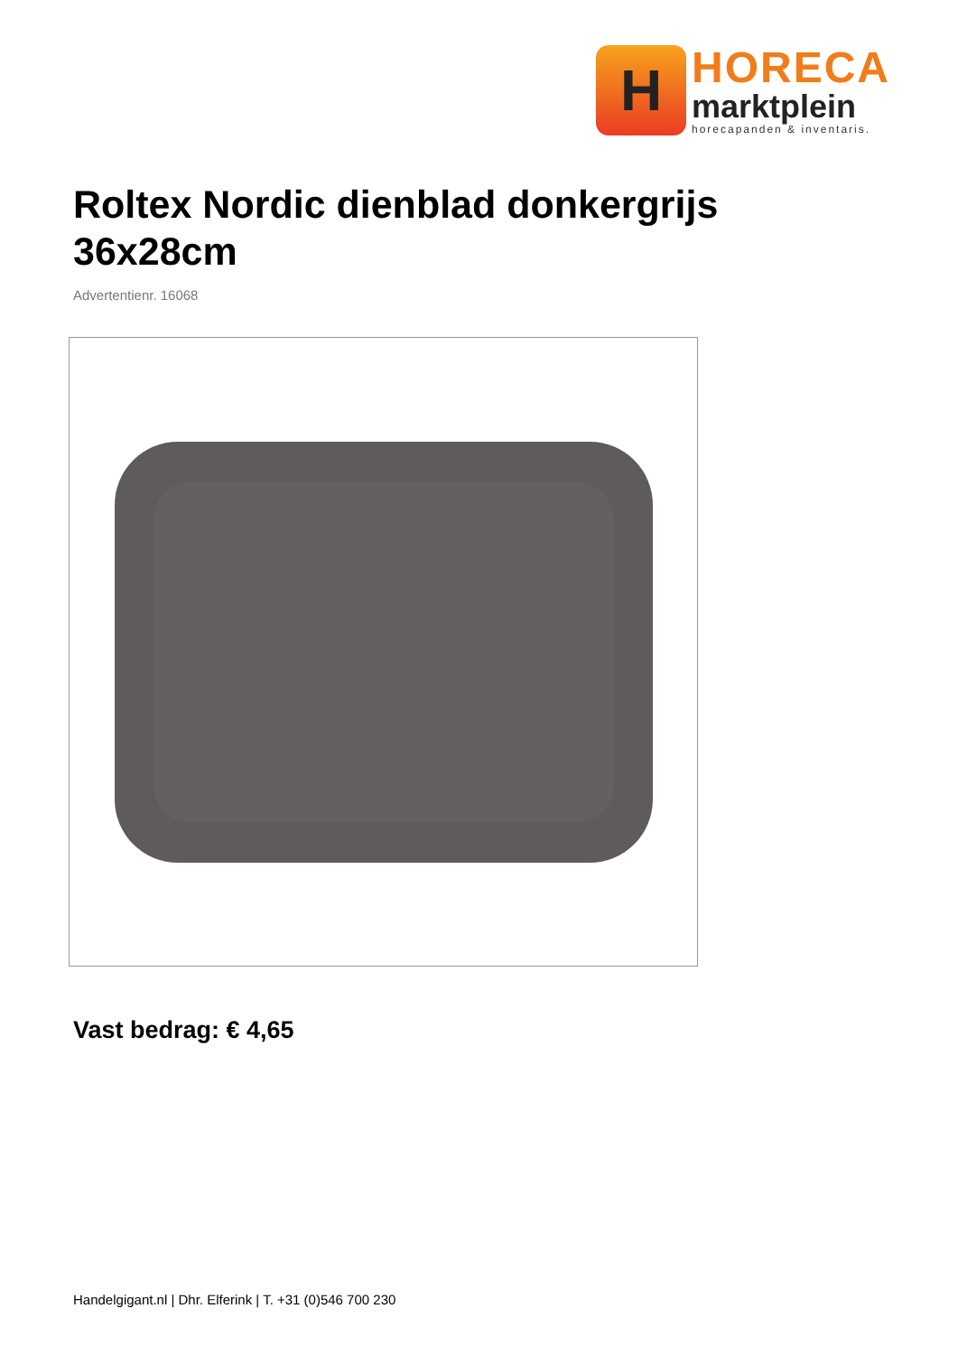H
HORECA
marktplein
horecapanden & inventaris.
Roltex Nordic dienblad donkergrijs 36x28cm
Advertentienr. 16068
Vast bedrag: € 4,65
Handelgigant.nl | Dhr. Elferink | T. +31 (0)546 700 230